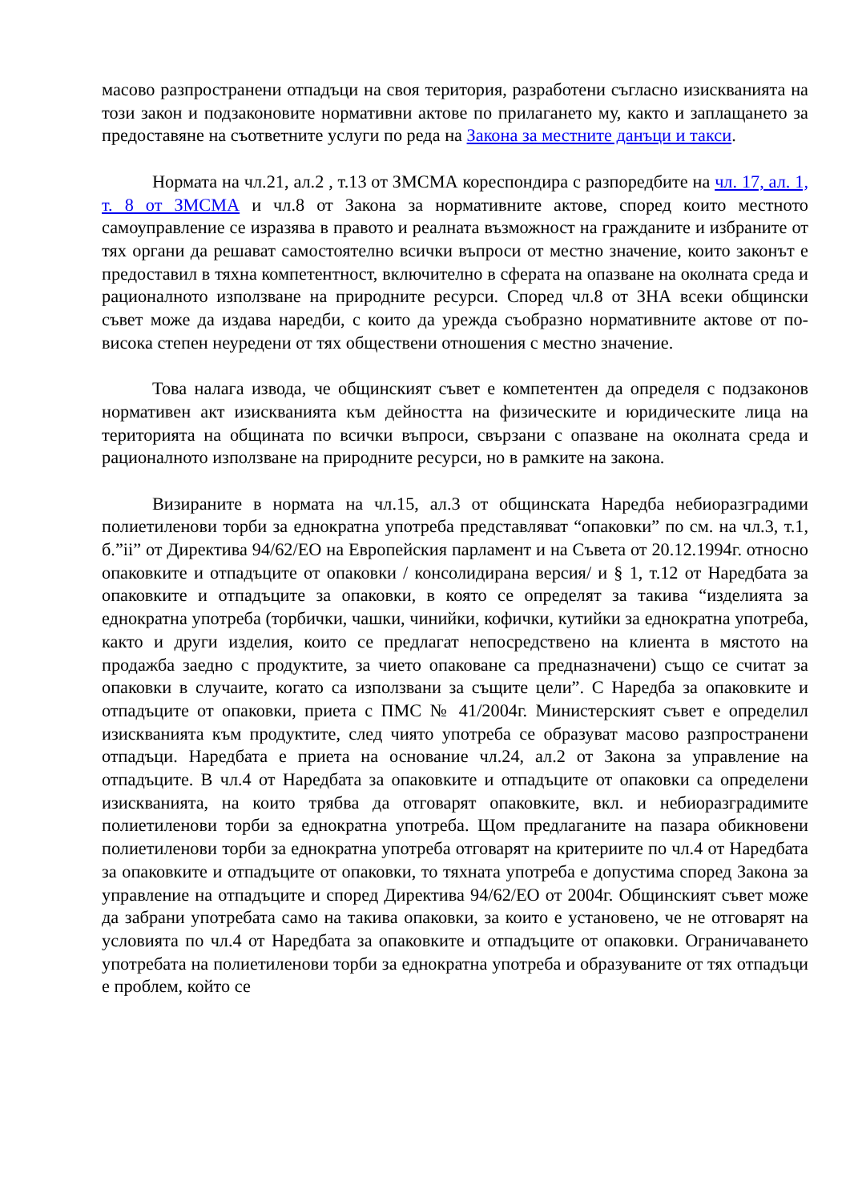масово разпространени отпадъци на своя територия, разработени съгласно изискванията на този закон и подзаконовите нормативни актове по прилагането му, както и заплащането за предоставяне на съответните услуги по реда на Закона за местните данъци и такси.
Нормата на чл.21, ал.2 , т.13 от ЗМСМА кореспондира с разпоредбите на чл. 17, ал. 1, т. 8 от ЗМСМА и чл.8 от Закона за нормативните актове, според които местното самоуправление се изразява в правото и реалната възможност на гражданите и избраните от тях органи да решават самостоятелно всички въпроси от местно значение, които законът е предоставил в тяхна компетентност, включително в сферата на опазване на околната среда и рационалното използване на природните ресурси. Според чл.8 от ЗНА всеки общински съвет може да издава наредби, с които да урежда съобразно нормативните актове от по-висока степен неуредени от тях обществени отношения с местно значение.
Това налага извода, че общинският съвет е компетентен да определя с подзаконов нормативен акт изискванията към дейността на физическите и юридическите лица на територията на общината по всички въпроси, свързани с опазване на околната среда и рационалното използване на природните ресурси, но в рамките на закона.
Визираните в нормата на чл.15, ал.3 от общинската Наредба небиоразградими полиетиленови торби за еднократна употреба представляват “опаковки” по см. на чл.3, т.1, б.”ii” от Директива 94/62/ЕО на Европейския парламент и на Съвета от 20.12.1994г. относно опаковките и отпадъците от опаковки / консолидирана версия/ и § 1, т.12 от Наредбата за опаковките и отпадъците за опаковки, в която се определят за такива “изделията за еднократна употреба (торбички, чашки, чинийки, кофички, кутийки за еднократна употреба, както и други изделия, които се предлагат непосредствено на клиента в мястото на продажба заедно с продуктите, за чието опаковане са предназначени) също се считат за опаковки в случаите, когато са използвани за същите цели”. С Наредба за опаковките и отпадъците от опаковки, приета с ПМС № 41/2004г. Министерският съвет е определил изискванията към продуктите, след чиято употреба се образуват масово разпространени отпадъци. Наредбата е приета на основание чл.24, ал.2 от Закона за управление на отпадъците. В чл.4 от Наредбата за опаковките и отпадъците от опаковки са определени изискванията, на които трябва да отговарят опаковките, вкл. и небиоразградимите полиетиленови торби за еднократна употреба. Щом предлаганите на пазара обикновени полиетиленови торби за еднократна употреба отговарят на критериите по чл.4 от Наредбата за опаковките и отпадъците от опаковки, то тяхната употреба е допустима според Закона за управление на отпадъците и според Директива 94/62/ЕО от 2004г. Общинският съвет може да забрани употребата само на такива опаковки, за които е установено, че не отговарят на условията по чл.4 от Наредбата за опаковките и отпадъците от опаковки. Ограничаването употребата на полиетиленови торби за еднократна употреба и образуваните от тях отпадъци е проблем, който се